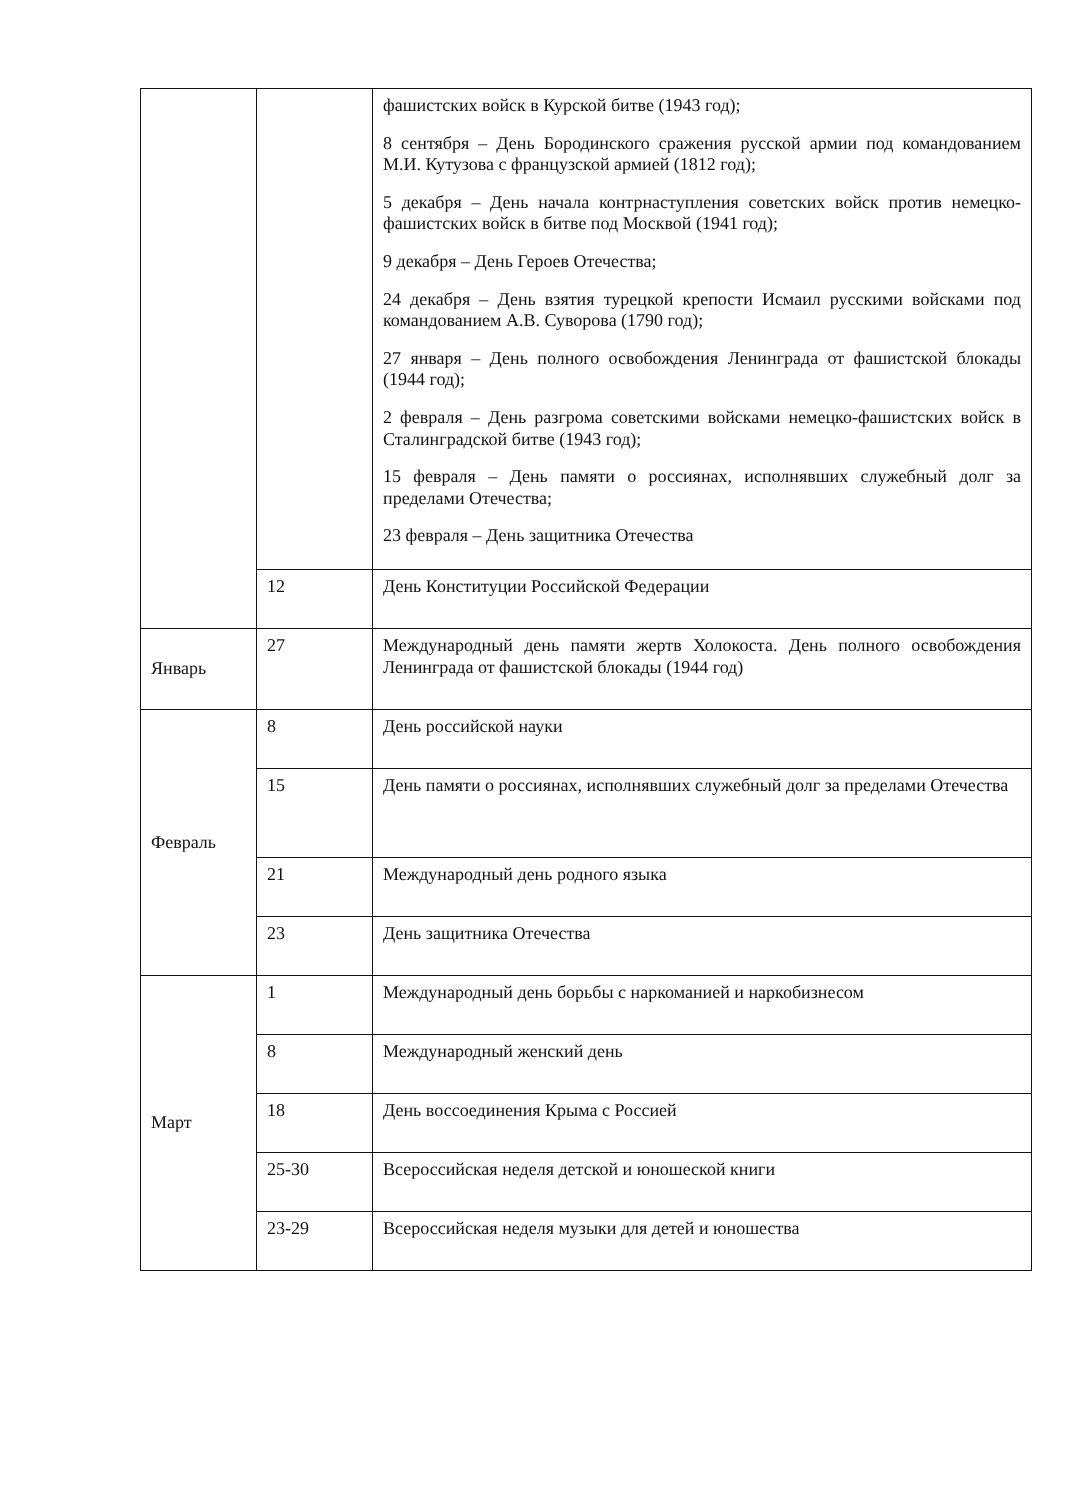| | | фашистских войск в Курской битве (1943 год); 8 сентября – День Бородинского сражения русской армии под командованием М.И. Кутузова с французской армией (1812 год); 5 декабря – День начала контрнаступления советских войск против немецко-фашистских войск в битве под Москвой (1941 год); 9 декабря – День Героев Отечества; 24 декабря – День взятия турецкой крепости Исмаил русскими войсками под командованием А.В. Суворова (1790 год); 27 января – День полного освобождения Ленинграда от фашистской блокады (1944 год); 2 февраля – День разгрома советскими войсками немецко-фашистских войск в Сталинградской битве (1943 год); 15 февраля – День памяти о россиянах, исполнявших служебный долг за пределами Отечества; 23 февраля – День защитника Отечества |
| | 12 | День Конституции Российской Федерации |
| Январь | 27 | Международный день памяти жертв Холокоста. День полного освобождения Ленинграда от фашистской блокады (1944 год) |
| Февраль | 8 | День российской науки |
| | 15 | День памяти о россиянах, исполнявших служебный долг за пределами Отечества |
| | 21 | Международный день родного языка |
| | 23 | День защитника Отечества |
| Март | 1 | Международный день борьбы с наркоманией и наркобизнесом |
| | 8 | Международный женский день |
| | 18 | День воссоединения Крыма с Россией |
| | 25-30 | Всероссийская неделя детской и юношеской книги |
| | 23-29 | Всероссийская неделя музыки для детей и юношества |